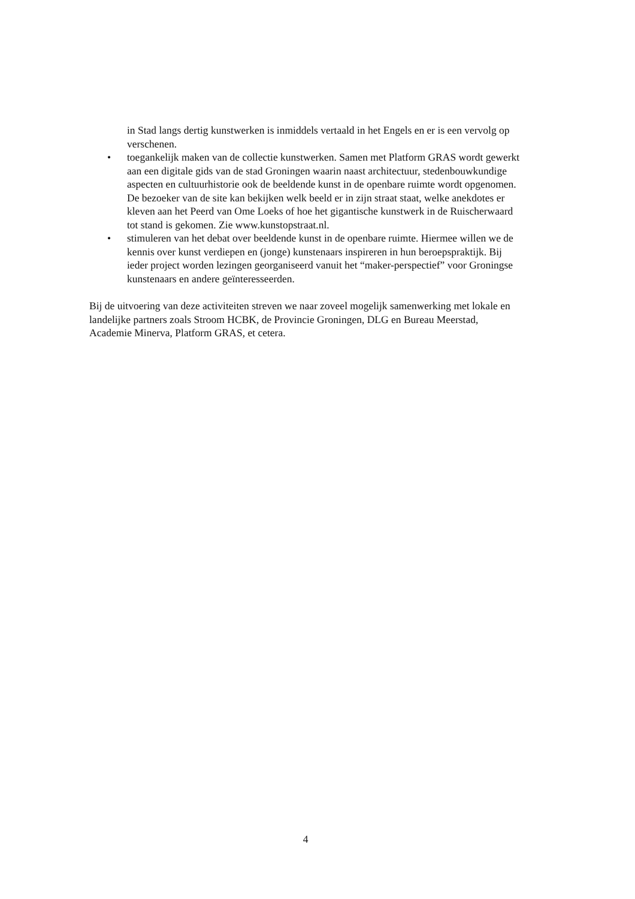in Stad langs dertig kunstwerken is inmiddels vertaald in het Engels en er is een vervolg op verschenen.
• toegankelijk maken van de collectie kunstwerken. Samen met Platform GRAS wordt gewerkt aan een digitale gids van de stad Groningen waarin naast architectuur, stedenbouwkundige aspecten en cultuurhistorie ook de beeldende kunst in de openbare ruimte wordt opgenomen. De bezoeker van de site kan bekijken welk beeld er in zijn straat staat, welke anekdotes er kleven aan het Peerd van Ome Loeks of hoe het gigantische kunstwerk in de Ruischerwaard tot stand is gekomen. Zie www.kunstopstraat.nl.
• stimuleren van het debat over beeldende kunst in de openbare ruimte. Hiermee willen we de kennis over kunst verdiepen en (jonge) kunstenaars inspireren in hun beroepspraktijk. Bij ieder project worden lezingen georganiseerd vanuit het “maker-perspectief” voor Groningse kunstenaars en andere geïnteresseerden.
Bij de uitvoering van deze activiteiten streven we naar zoveel mogelijk samenwerking met lokale en landelijke partners zoals Stroom HCBK, de Provincie Groningen, DLG en Bureau Meerstad, Academie Minerva, Platform GRAS, et cetera.
4